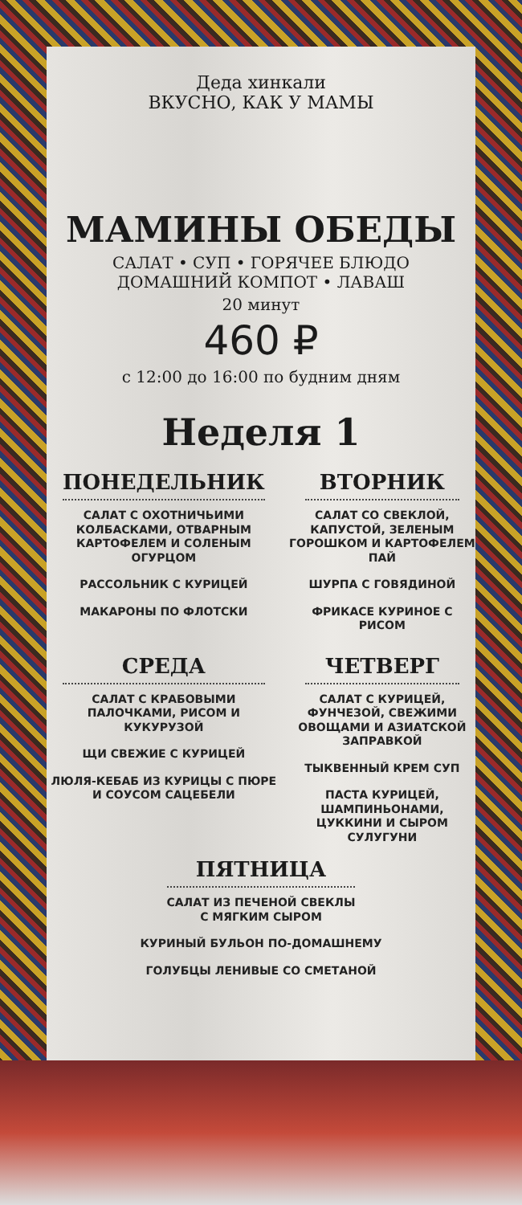Деда хинкали
ВКУСНО, КАК У МАМЫ
МАМИНЫ ОБЕДЫ
САЛАТ • СУП • ГОРЯЧЕЕ БЛЮДО
ДОМАШНИЙ КОМПОТ • ЛАВАШ
20 минут
460 ₽
с 12:00 до 16:00 по будним дням
Неделя 1
ПОНЕДЕЛЬНИК
САЛАТ С ОХОТНИЧЬИМИ КОЛБАСКАМИ, ОТВАРНЫМ КАРТОФЕЛЕМ И СОЛЕНЫМ ОГУРЦОМ
РАССОЛЬНИК С КУРИЦЕЙ
МАКАРОНЫ ПО ФЛОТСКИ
ВТОРНИК
САЛАТ СО СВЕКЛОЙ, КАПУСТОЙ, ЗЕЛЕНЫМ ГОРОШКОМ И КАРТОФЕЛЕМ ПАЙ
ШУРПА С ГОВЯДИНОЙ
ФРИКАСЕ КУРИНОЕ С РИСОМ
СРЕДА
САЛАТ С КРАБОВЫМИ ПАЛОЧКАМИ, РИСОМ И КУКУРУЗОЙ
ЩИ СВЕЖИЕ С КУРИЦЕЙ
ЛЮЛЯ-КЕБАБ ИЗ КУРИЦЫ С ПЮРЕ И СОУСОМ САЦЕБЕЛИ
ЧЕТВЕРГ
САЛАТ С КУРИЦЕЙ, ФУНЧЕЗОЙ, СВЕЖИМИ ОВОЩАМИ И АЗИАТСКОЙ ЗАПРАВКОЙ
ТЫКВЕННЫЙ КРЕМ СУП
ПАСТА КУРИЦЕЙ, ШАМПИНЬОНАМИ, ЦУККИНИ И СЫРОМ СУЛУГУНИ
ПЯТНИЦА
САЛАТ ИЗ ПЕЧЕНОЙ СВЕКЛЫ
С МЯГКИМ СЫРОМ
КУРИНЫЙ БУЛЬОН ПО-ДОМАШНЕМУ
ГОЛУБЦЫ ЛЕНИВЫЕ СО СМЕТАНОЙ